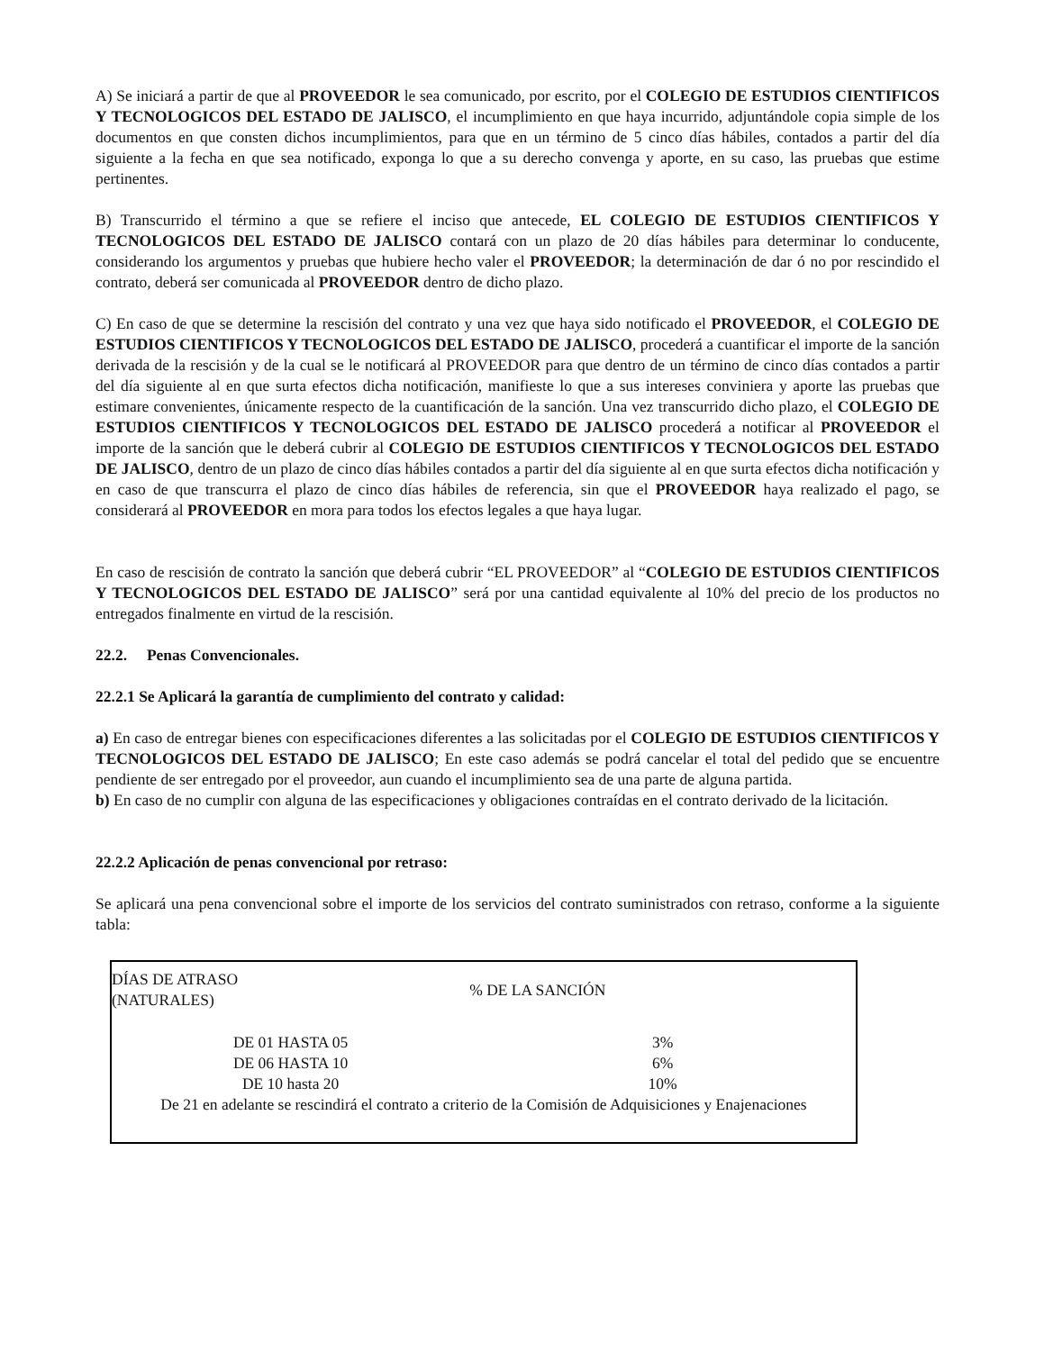A) Se iniciará a partir de que al PROVEEDOR le sea comunicado, por escrito, por el COLEGIO DE ESTUDIOS CIENTIFICOS Y TECNOLOGICOS DEL ESTADO DE JALISCO, el incumplimiento en que haya incurrido, adjuntándole copia simple de los documentos en que consten dichos incumplimientos, para que en un término de 5 cinco días hábiles, contados a partir del día siguiente a la fecha en que sea notificado, exponga lo que a su derecho convenga y aporte, en su caso, las pruebas que estime pertinentes.
B) Transcurrido el término a que se refiere el inciso que antecede, EL COLEGIO DE ESTUDIOS CIENTIFICOS Y TECNOLOGICOS DEL ESTADO DE JALISCO contará con un plazo de 20 días hábiles para determinar lo conducente, considerando los argumentos y pruebas que hubiere hecho valer el PROVEEDOR; la determinación de dar ó no por rescindido el contrato, deberá ser comunicada al PROVEEDOR dentro de dicho plazo.
C) En caso de que se determine la rescisión del contrato y una vez que haya sido notificado el PROVEEDOR, el COLEGIO DE ESTUDIOS CIENTIFICOS Y TECNOLOGICOS DEL ESTADO DE JALISCO, procederá a cuantificar el importe de la sanción derivada de la rescisión y de la cual se le notificará al PROVEEDOR para que dentro de un término de cinco días contados a partir del día siguiente al en que surta efectos dicha notificación, manifieste lo que a sus intereses conviniera y aporte las pruebas que estimare convenientes, únicamente respecto de la cuantificación de la sanción. Una vez transcurrido dicho plazo, el COLEGIO DE ESTUDIOS CIENTIFICOS Y TECNOLOGICOS DEL ESTADO DE JALISCO procederá a notificar al PROVEEDOR el importe de la sanción que le deberá cubrir al COLEGIO DE ESTUDIOS CIENTIFICOS Y TECNOLOGICOS DEL ESTADO DE JALISCO, dentro de un plazo de cinco días hábiles contados a partir del día siguiente al en que surta efectos dicha notificación y en caso de que transcurra el plazo de cinco días hábiles de referencia, sin que el PROVEEDOR haya realizado el pago, se considerará al PROVEEDOR en mora para todos los efectos legales a que haya lugar.
En caso de rescisión de contrato la sanción que deberá cubrir “EL PROVEEDOR” al “COLEGIO DE ESTUDIOS CIENTIFICOS Y TECNOLOGICOS DEL ESTADO DE JALISCO” será por una cantidad equivalente al 10% del precio de los productos no entregados finalmente en virtud de la rescisión.
22.2. Penas Convencionales.
22.2.1 Se Aplicará la garantía de cumplimiento del contrato y calidad:
a) En caso de entregar bienes con especificaciones diferentes a las solicitadas por el COLEGIO DE ESTUDIOS CIENTIFICOS Y TECNOLOGICOS DEL ESTADO DE JALISCO; En este caso además se podrá cancelar el total del pedido que se encuentre pendiente de ser entregado por el proveedor, aun cuando el incumplimiento sea de una parte de alguna partida.
b) En caso de no cumplir con alguna de las especificaciones y obligaciones contraídas en el contrato derivado de la licitación.
22.2.2 Aplicación de penas convencional por retraso:
Se aplicará una pena convencional sobre el importe de los servicios del contrato suministrados con retraso, conforme a la siguiente tabla:
| DÍAS DE ATRASO (NATURALES) | % DE LA SANCIÓN |
| --- | --- |
| DE 01 HASTA 05 | 3% |
| DE 06 HASTA 10 | 6% |
| DE 10 hasta 20 | 10% |
| De 21 en adelante se rescindirá el contrato a criterio de la Comisión de Adquisiciones y Enajenaciones | |